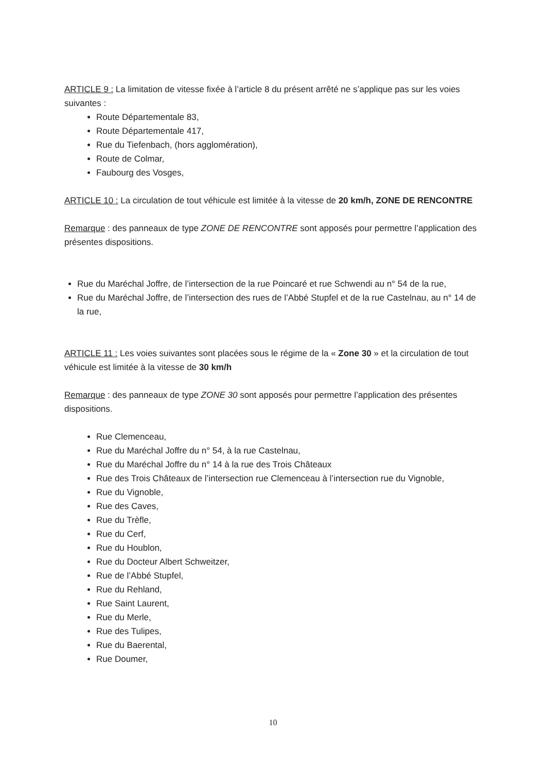ARTICLE 9 : La limitation de vitesse fixée à l’article 8 du présent arrêté ne s’applique pas sur les voies suivantes :
Route Départementale 83,
Route Départementale 417,
Rue du Tiefenbach, (hors agglomération),
Route de Colmar,
Faubourg des Vosges,
ARTICLE 10 : La circulation de tout véhicule est limitée à la vitesse de 20 km/h, ZONE DE RENCONTRE
Remarque : des panneaux de type ZONE DE RENCONTRE sont apposés pour permettre l’application des présentes dispositions.
Rue du Maréchal Joffre, de l’intersection de la rue Poincaré et rue Schwendi au n° 54 de la rue,
Rue du Maréchal Joffre, de l’intersection des rues de l’Abbé Stupfel et de la rue Castelnau, au n° 14 de la rue,
ARTICLE 11 : Les voies suivantes sont placées sous le régime de la « Zone 30 » et la circulation de tout véhicule est limitée à la vitesse de 30 km/h
Remarque : des panneaux de type ZONE 30 sont apposés pour permettre l’application des présentes dispositions.
Rue Clemenceau,
Rue du Maréchal Joffre du n° 54, à la rue Castelnau,
Rue du Maréchal Joffre du n° 14 à la rue des Trois Châteaux
Rue des Trois Châteaux de l’intersection rue Clemenceau à l’intersection rue du Vignoble,
Rue du Vignoble,
Rue des Caves,
Rue du Trèfle,
Rue du Cerf,
Rue du Houblon,
Rue du Docteur Albert Schweitzer,
Rue de l’Abbé Stupfel,
Rue du Rehland,
Rue Saint Laurent,
Rue du Merle,
Rue des Tulipes,
Rue du Baerental,
Rue Doumer,
10